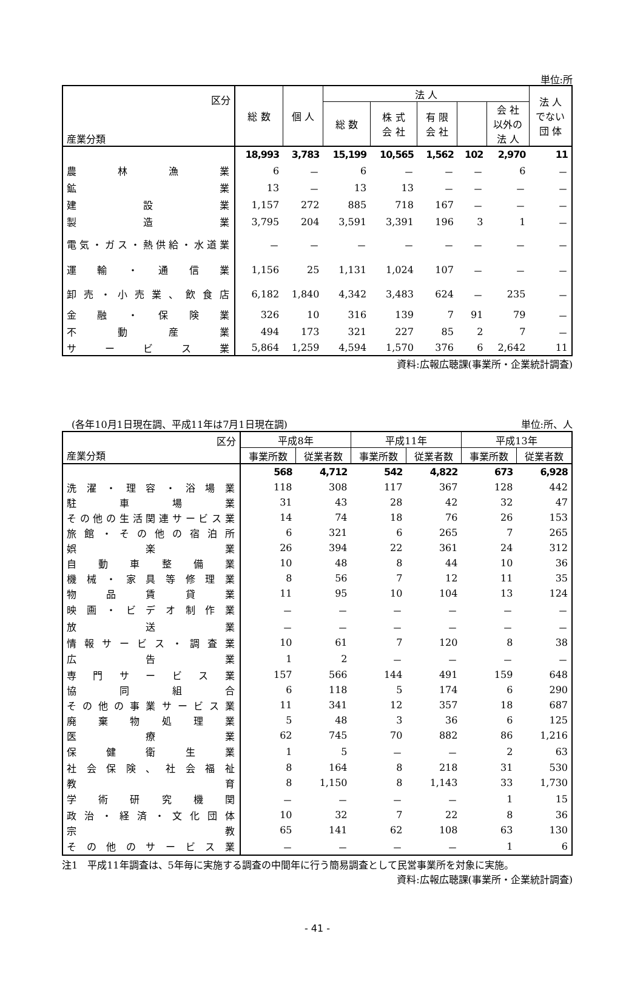単位:所
| 区分 産業分類 | 総 数 | 個 人 | 法 人 | | | | | 法 人 でない 団 体 |
| --- | --- | --- | --- | --- | --- | --- | --- | --- |
| | | | 総 数 | 株 式 会 社 | 有 限 会 社 | | 会 社 以外の 法 人 | |
| | 18,993 | 3,783 | 15,199 | 10,565 | 1,562 | 102 | 2,970 | 11 |
| 農林漁業 | 6 | － | 6 | － | － | － | 6 | － |
| 鉱業 | 13 | － | 13 | 13 | － | － | － | － |
| 建設業 | 1,157 | 272 | 885 | 718 | 167 | － | － | － |
| 製造業 | 3,795 | 204 | 3,591 | 3,391 | 196 | 3 | 1 | － |
| 電気・ガス・熱供給・水道業 | － | － | － | － | － | － | － | － |
| 運輸・通信業 | 1,156 | 25 | 1,131 | 1,024 | 107 | － | － | － |
| 卸売・小売業、飲食店 | 6,182 | 1,840 | 4,342 | 3,483 | 624 | － | 235 | － |
| 金融・保険業 | 326 | 10 | 316 | 139 | 7 | 91 | 79 | － |
| 不動産業 | 494 | 173 | 321 | 227 | 85 | 2 | 7 | － |
| サービス業 | 5,864 | 1,259 | 4,594 | 1,570 | 376 | 6 | 2,642 | 11 |
資料:広報広聴課(事業所・企業統計調査)
　(各年10月1日現在調、平成11年は7月1日現在調) 単位:所、人
| 区分 産業分類 | 平成8年 | | 平成11年 | | 平成13年 | |
| --- | --- | --- | --- | --- | --- | --- |
| | 事業所数 | 従業者数 | 事業所数 | 従業者数 | 事業所数 | 従業者数 |
| | 568 | 4,712 | 542 | 4,822 | 673 | 6,928 |
| 洗濯・理容・浴場業 | 118 | 308 | 117 | 367 | 128 | 442 |
| 駐車場業 | 31 | 43 | 28 | 42 | 32 | 47 |
| その他の生活関連サービス業 | 14 | 74 | 18 | 76 | 26 | 153 |
| 旅館・その他の宿泊所 | 6 | 321 | 6 | 265 | 7 | 265 |
| 娯楽業 | 26 | 394 | 22 | 361 | 24 | 312 |
| 自動車整備業 | 10 | 48 | 8 | 44 | 10 | 36 |
| 機械・家具等修理業 | 8 | 56 | 7 | 12 | 11 | 35 |
| 物品賃貸業 | 11 | 95 | 10 | 104 | 13 | 124 |
| 映画・ビデオ制作業 | － | － | － | － | － | － |
| 放送業 | － | － | － | － | － | － |
| 情報サービス・調査業 | 10 | 61 | 7 | 120 | 8 | 38 |
| 広告業 | 1 | 2 | － | － | － | － |
| 専門サービス業 | 157 | 566 | 144 | 491 | 159 | 648 |
| 協同組合 | 6 | 118 | 5 | 174 | 6 | 290 |
| その他の事業サービス業 | 11 | 341 | 12 | 357 | 18 | 687 |
| 廃棄物処理業 | 5 | 48 | 3 | 36 | 6 | 125 |
| 医療業 | 62 | 745 | 70 | 882 | 86 | 1,216 |
| 保健衛生業 | 1 | 5 | － | － | 2 | 63 |
| 社会保険、社会福祉 | 8 | 164 | 8 | 218 | 31 | 530 |
| 教育 | 8 | 1,150 | 8 | 1,143 | 33 | 1,730 |
| 学術研究機関 | － | － | － | － | 1 | 15 |
| 政治・経済・文化団体 | 10 | 32 | 7 | 22 | 8 | 36 |
| 宗教 | 65 | 141 | 62 | 108 | 63 | 130 |
| その他のサービス業 | － | － | － | － | 1 | 6 |
注1　平成11年調査は、5年毎に実施する調査の中間年に行う簡易調査として民営事業所を対象に実施。
資料:広報広聴課(事業所・企業統計調査)
- 41 -